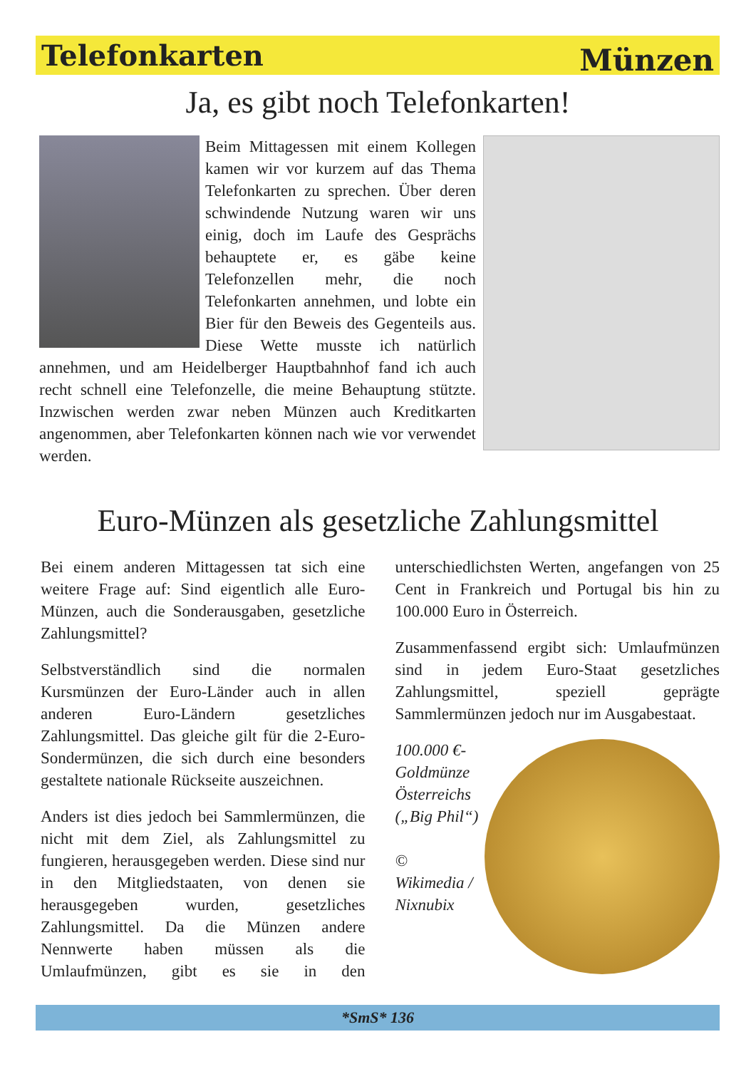Telefonkarten Münzen
Ja, es gibt noch Telefonkarten!
Beim Mittagessen mit einem Kollegen kamen wir vor kurzem auf das Thema Telefonkarten zu sprechen. Über deren schwindende Nutzung waren wir uns einig, doch im Laufe des Gesprächs behauptete er, es gäbe keine Telefonzellen mehr, die noch Telefonkarten annehmen, und lobte ein Bier für den Beweis des Gegenteils aus. Diese Wette musste ich natürlich annehmen, und am Heidelberger Hauptbahnhof fand ich auch recht schnell eine Telefonzelle, die meine Behauptung stützte. Inzwischen werden zwar neben Münzen auch Kreditkarten angenommen, aber Telefonkarten können nach wie vor verwendet werden.
Euro-Münzen als gesetzliche Zahlungsmittel
Bei einem anderen Mittagessen tat sich eine weitere Frage auf: Sind eigentlich alle Euro-Münzen, auch die Sonderausgaben, gesetzliche Zahlungsmittel?
Selbstverständlich sind die normalen Kursmünzen der Euro-Länder auch in allen anderen Euro-Ländern gesetzliches Zahlungsmittel. Das gleiche gilt für die 2-Euro-Sondermünzen, die sich durch eine besonders gestaltete nationale Rückseite auszeichnen.
Anders ist dies jedoch bei Sammlermünzen, die nicht mit dem Ziel, als Zahlungsmittel zu fungieren, herausgegeben werden. Diese sind nur in den Mitgliedstaaten, von denen sie herausgegeben wurden, gesetzliches Zahlungsmittel. Da die Münzen andere Nennwerte haben müssen als die Umlaufmünzen, gibt es sie in den unterschiedlichsten Werten, angefangen von 25 Cent in Frankreich und Portugal bis hin zu 100.000 Euro in Österreich.
Zusammenfassend ergibt sich: Umlaufmünzen sind in jedem Euro-Staat gesetzliches Zahlungsmittel, speziell geprägte Sammlermünzen jedoch nur im Ausgabestaat.
100.000 €-Goldmünze Österreichs („Big Phil“)
© Wikimedia / Nixnubix
*SmS* 136